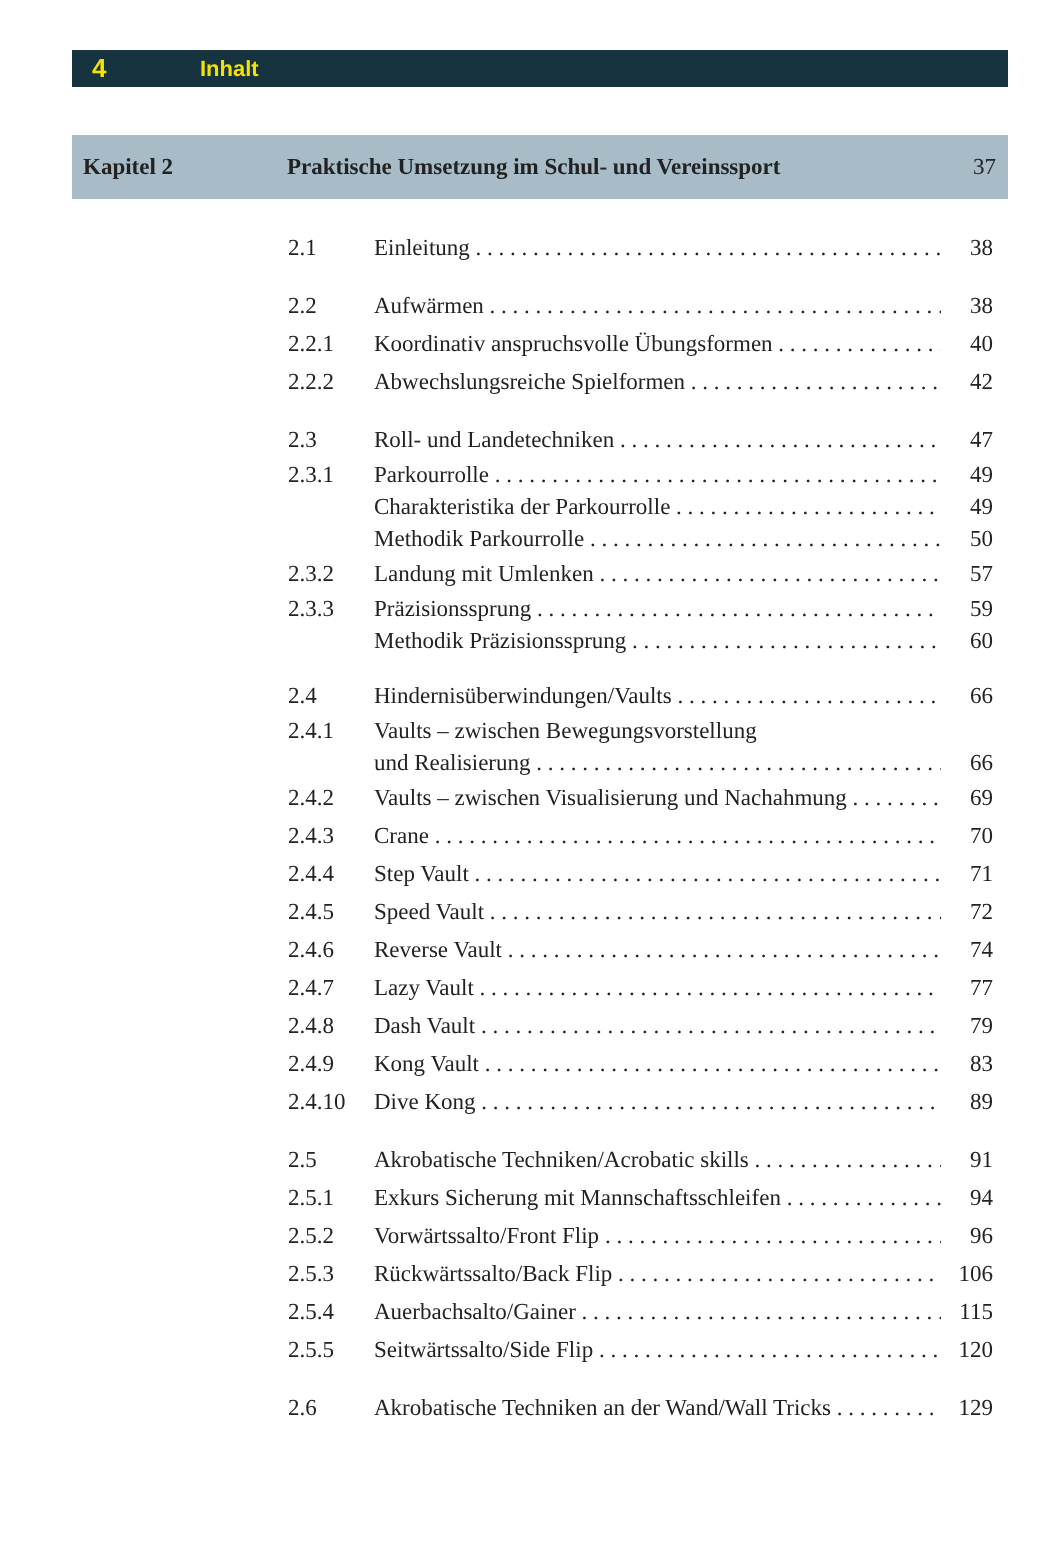4 Inhalt
Kapitel 2 Praktische Umsetzung im Schul- und Vereinssport 37
2.1 Einleitung 38
2.2 Aufwärmen 38
2.2.1 Koordinativ anspruchsvolle Übungsformen 40
2.2.2 Abwechslungsreiche Spielformen 42
2.3 Roll- und Landetechniken 47
2.3.1 Parkourrolle 49
Charakteristika der Parkourrolle 49
Methodik Parkourrolle 50
2.3.2 Landung mit Umlenken 57
2.3.3 Präzisionssprung 59
Methodik Präzisionssprung 60
2.4 Hindernisüberwindungen/Vaults 66
2.4.1 Vaults – zwischen Bewegungsvorstellung
und Realisierung 66
2.4.2 Vaults – zwischen Visualisierung und Nachahmung 69
2.4.3 Crane 70
2.4.4 Step Vault 71
2.4.5 Speed Vault 72
2.4.6 Reverse Vault 74
2.4.7 Lazy Vault 77
2.4.8 Dash Vault 79
2.4.9 Kong Vault 83
2.4.10 Dive Kong 89
2.5 Akrobatische Techniken/Acrobatic skills 91
2.5.1 Exkurs Sicherung mit Mannschaftsschleifen 94
2.5.2 Vorwärtssalto/Front Flip 96
2.5.3 Rückwärtssalto/Back Flip 106
2.5.4 Auerbachsalto/Gainer 115
2.5.5 Seitwärtssalto/Side Flip 120
2.6 Akrobatische Techniken an der Wand/Wall Tricks 129